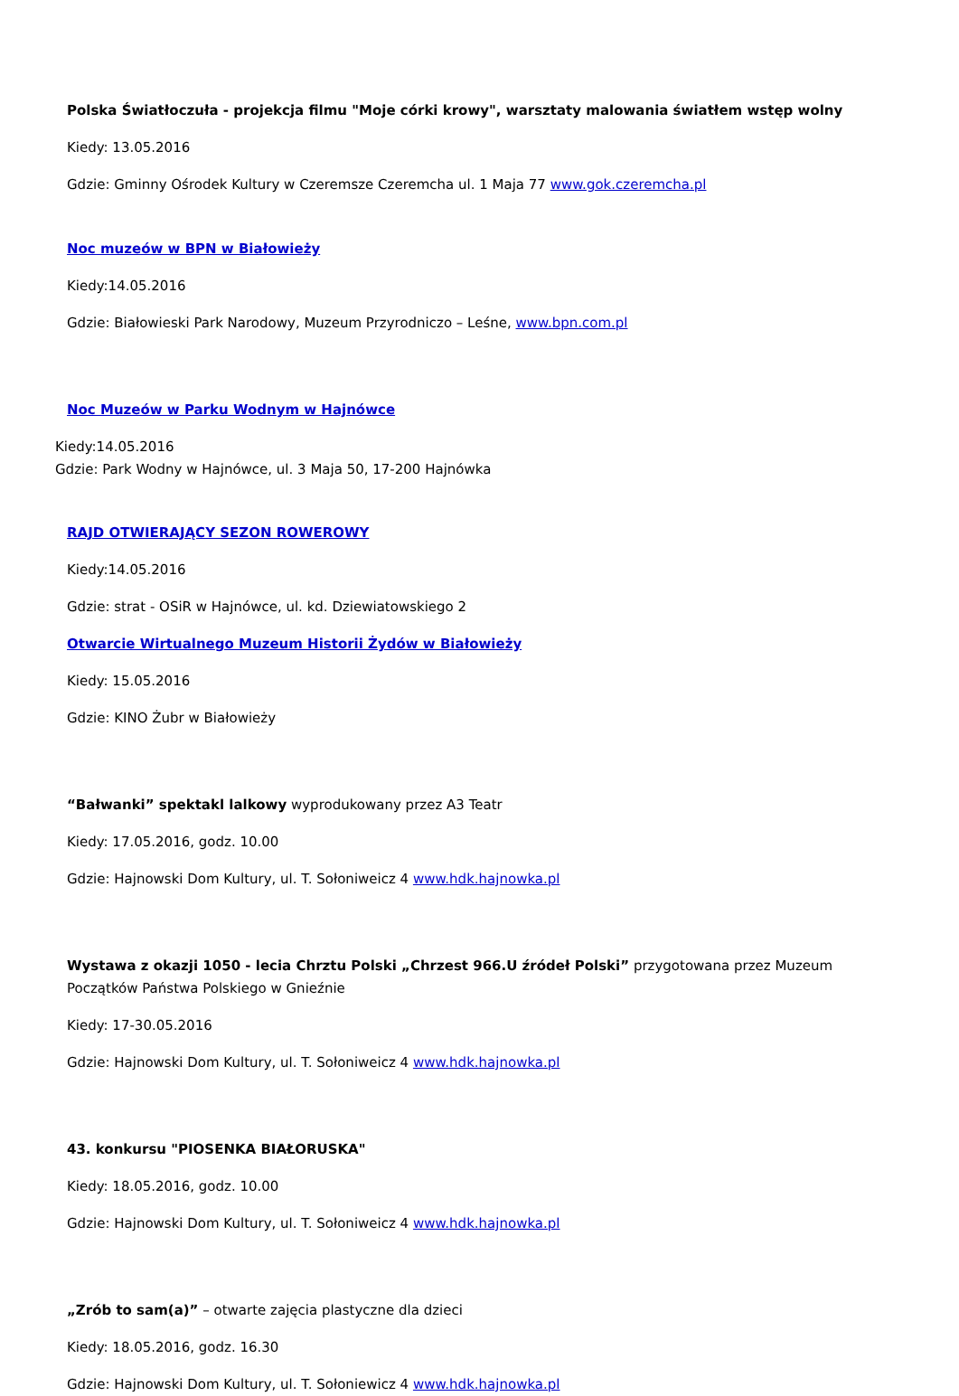Polska Światłoczuła - projekcja filmu "Moje córki krowy", warsztaty malowania światłem wstęp wolny
Kiedy: 13.05.2016
Gdzie: Gminny Ośrodek Kultury w Czeremsze Czeremcha ul. 1 Maja 77 www.gok.czeremcha.pl
Noc muzeów w BPN w Białowieży
Kiedy:14.05.2016
Gdzie: Białowieski Park Narodowy, Muzeum Przyrodniczo – Leśne, www.bpn.com.pl
Noc Muzeów w Parku Wodnym w Hajnówce
Kiedy:14.05.2016
Gdzie: Park Wodny w Hajnówce, ul. 3 Maja 50, 17-200 Hajnówka
RAJD OTWIERAJĄCY SEZON ROWEROWY
Kiedy:14.05.2016
Gdzie: strat - OSiR w Hajnówce, ul. kd. Dziewiatowskiego 2
Otwarcie Wirtualnego Muzeum Historii Żydów w Białowieży
Kiedy: 15.05.2016
Gdzie: KINO Żubr w Białowieży
“Bałwanki” spektakl lalkowy wyprodukowany przez A3 Teatr
Kiedy: 17.05.2016, godz. 10.00
Gdzie: Hajnowski Dom Kultury, ul. T. Sołoniweicz 4 www.hdk.hajnowka.pl
Wystawa z okazji 1050 - lecia Chrztu Polski „Chrzest 966.U źródeł Polski” przygotowana przez Muzeum Początków Państwa Polskiego w Gnieźnie
Kiedy: 17-30.05.2016
Gdzie: Hajnowski Dom Kultury, ul. T. Sołoniweicz 4 www.hdk.hajnowka.pl
43. konkursu "PIOSENKA BIAŁORUSKA"
Kiedy: 18.05.2016, godz. 10.00
Gdzie: Hajnowski Dom Kultury, ul. T. Sołoniweicz 4 www.hdk.hajnowka.pl
„Zrób to sam(a)” – otwarte zajęcia plastyczne dla dzieci
Kiedy: 18.05.2016, godz. 16.30
Gdzie: Hajnowski Dom Kultury, ul. T. Sołoniewicz 4 www.hdk.hajnowka.pl